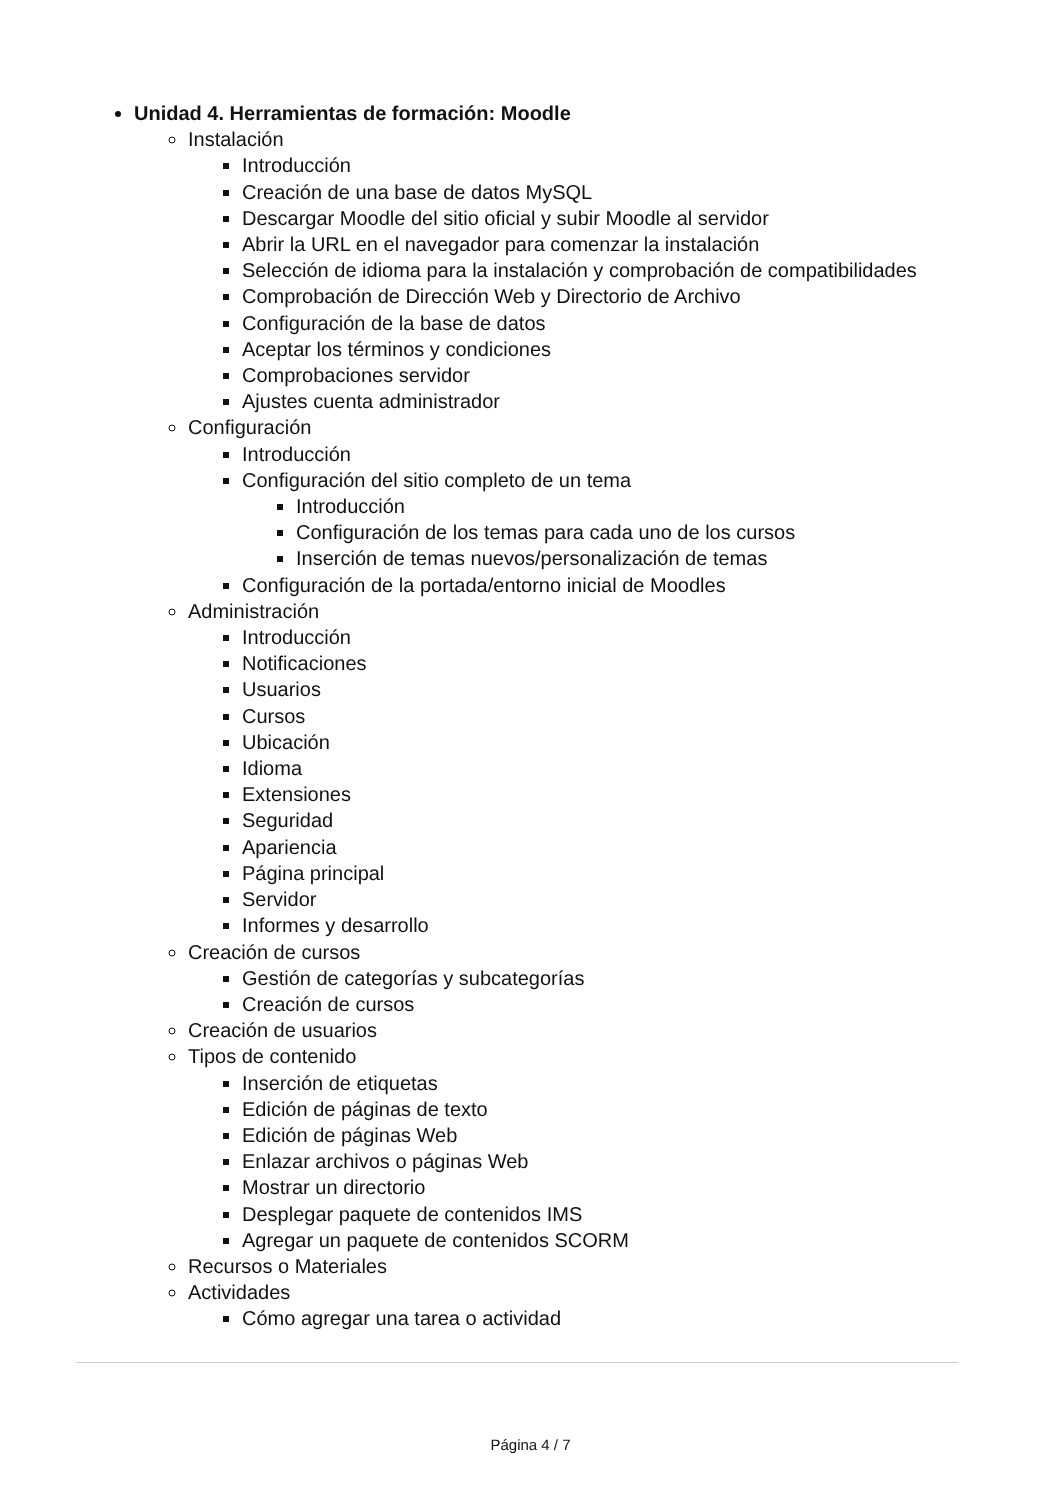Unidad 4. Herramientas de formación: Moodle
Instalación
Introducción
Creación de una base de datos MySQL
Descargar Moodle del sitio oficial y subir Moodle al servidor
Abrir la URL en el navegador para comenzar la instalación
Selección de idioma para la instalación y comprobación de compatibilidades
Comprobación de Dirección Web y Directorio de Archivo
Configuración de la base de datos
Aceptar los términos y condiciones
Comprobaciones servidor
Ajustes cuenta administrador
Configuración
Introducción
Configuración del sitio completo de un tema
Introducción
Configuración de los temas para cada uno de los cursos
Inserción de temas nuevos/personalización de temas
Configuración de la portada/entorno inicial de Moodles
Administración
Introducción
Notificaciones
Usuarios
Cursos
Ubicación
Idioma
Extensiones
Seguridad
Apariencia
Página principal
Servidor
Informes y desarrollo
Creación de cursos
Gestión de categorías y subcategorías
Creación de cursos
Creación de usuarios
Tipos de contenido
Inserción de etiquetas
Edición de páginas de texto
Edición de páginas Web
Enlazar archivos o páginas Web
Mostrar un directorio
Desplegar paquete de contenidos IMS
Agregar un paquete de contenidos SCORM
Recursos o Materiales
Actividades
Cómo agregar una tarea o actividad
Página 4 / 7